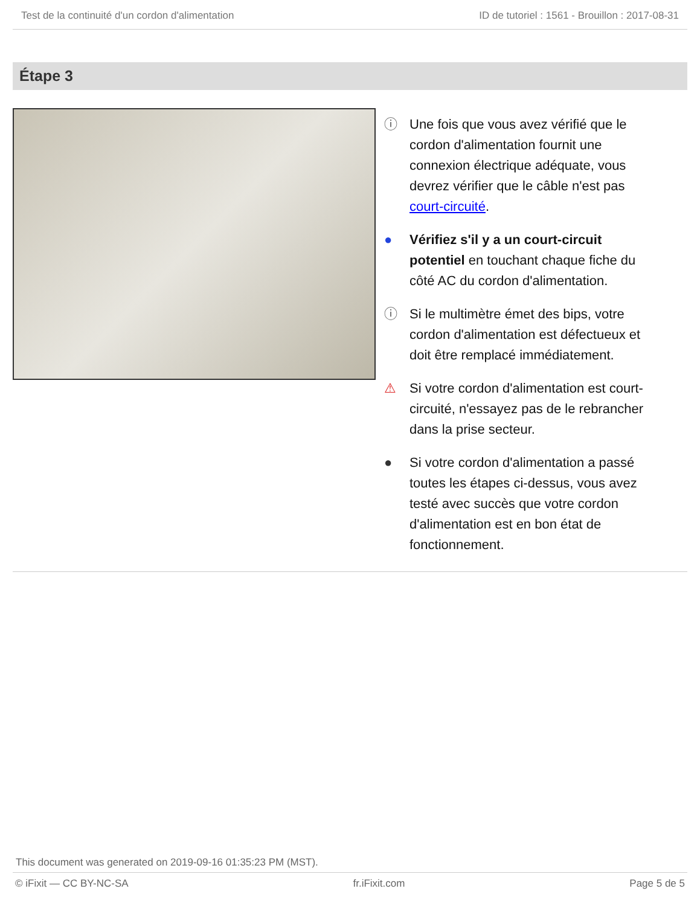Test de la continuité d'un cordon d'alimentation ID de tutoriel : 1561 - Brouillon : 2017-08-31
Étape 3
ⓘ Une fois que vous avez vérifié que le cordon d'alimentation fournit une connexion électrique adéquate, vous devrez vérifier que le câble n'est pas court-circuité.
● Vérifiez s'il y a un court-circuit potentiel en touchant chaque fiche du côté AC du cordon d'alimentation.
ⓘ Si le multimètre émet des bips, votre cordon d'alimentation est défectueux et doit être remplacé immédiatement.
⚠ Si votre cordon d'alimentation est court-circuité, n'essayez pas de le rebrancher dans la prise secteur.
● Si votre cordon d'alimentation a passé toutes les étapes ci-dessus, vous avez testé avec succès que votre cordon d'alimentation est en bon état de fonctionnement.
This document was generated on 2019-09-16 01:35:23 PM (MST).
© iFixit — CC BY-NC-SA fr.iFixit.com Page 5 de 5